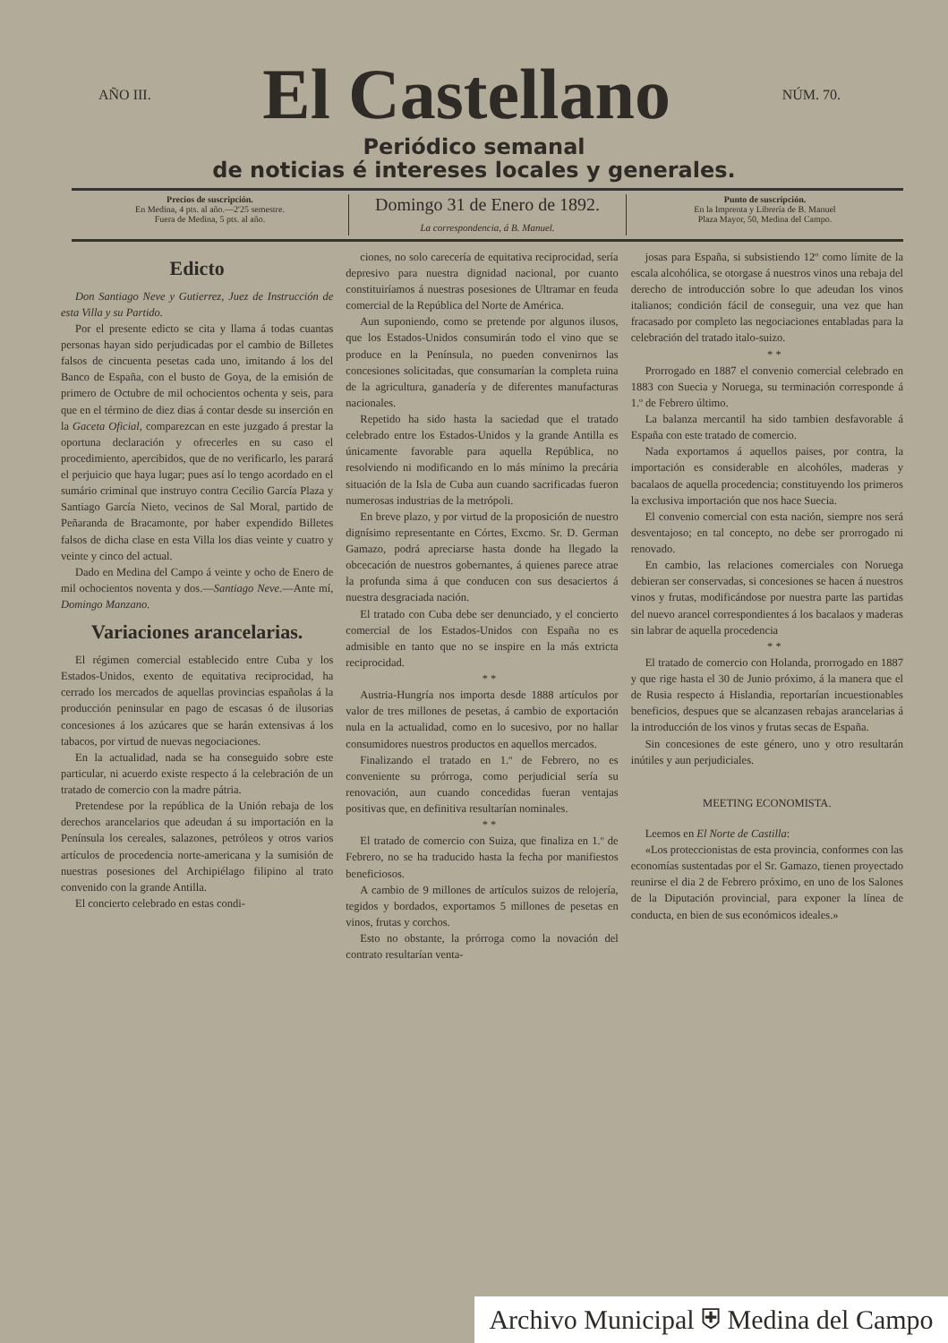AÑO III. El Castellano NÚM. 70.
Periódico semanal
de noticias é intereses locales y generales.
Precios de suscripción.
En Medina, 4 pts. al año.—2'25 semestre.
Fuera de Medina, 5 pts. al año.
Domingo 31 de Enero de 1892.
La correspondencia, á B. Manuel.
Punto de suscripción.
En la Imprenta y Librería de B. Manuel
Plaza Mayor, 50, Medina del Campo.
Edicto
Don Santiago Neve y Gutierrez, Juez de Instrucción de esta Villa y su Partido.
Por el presente edicto se cita y llama á todas cuantas personas hayan sido perjudicadas por el cambio de Billetes falsos de cincuenta pesetas cada uno, imitando á los del Banco de España, con el busto de Goya, de la emisión de primero de Octubre de mil ochocientos ochenta y seis, para que en el término de diez dias á contar desde su inserción en la Gaceta Oficial, comparezcan en este juzgado á prestar la oportuna declaración y ofrecerles en su caso el procedimiento, apercibidos, que de no verificarlo, les parará el perjuicio que haya lugar; pues así lo tengo acordado en el sumário criminal que instruyo contra Cecilio García Plaza y Santiago García Nieto, vecinos de Sal Moral, partido de Peñaranda de Bracamonte, por haber expendido Billetes falsos de dicha clase en esta Villa los dias veinte y cuatro y veinte y cinco del actual.
Dado en Medina del Campo á veinte y ocho de Enero de mil ochocientos noventa y dos.—Santiago Neve.—Ante mí, Domingo Manzano.
Variaciones arancelarias.
El régimen comercial establecido entre Cuba y los Estados-Unidos, exento de equitativa reciprocidad, ha cerrado los mercados de aquellas provincias españolas á la producción peninsular en pago de escasas ó de ilusorias concesiones á los azúcares que se harán extensivas á los tabacos, por virtud de nuevas negociaciones.
En la actualidad, nada se ha conseguido sobre este particular, ni acuerdo existe respecto á la celebración de un tratado de comercio con la madre pátria.
Pretendese por la república de la Unión rebaja de los derechos arancelarios que adeudan á su importación en la Península los cereales, salazones, petróleos y otros varios artículos de procedencia norte-americana y la sumisión de nuestras posesiones del Archipiélago filipino al trato convenido con la grande Antilla.
El concierto celebrado en estas condi-
ciones, no solo carecería de equitativa reciprocidad, sería depresivo para nuestra dignidad nacional, por cuanto constituiríamos á nuestras posesiones de Ultramar en feuda comercial de la República del Norte de América.
Aun suponiendo, como se pretende por algunos ilusos, que los Estados-Unidos consumirán todo el vino que se produce en la Península, no pueden convenirnos las concesiones solicitadas, que consumarían la completa ruina de la agricultura, ganadería y de diferentes manufacturas nacionales.
Repetido ha sido hasta la saciedad que el tratado celebrado entre los Estados-Unidos y la grande Antilla es únicamente favorable para aquella República, no resolviendo ni modificando en lo más mínimo la precária situación de la Isla de Cuba aun cuando sacrificadas fueron numerosas industrias de la metrópoli.
En breve plazo, y por virtud de la proposición de nuestro dignísimo representante en Córtes, Excmo. Sr. D. German Gamazo, podrá apreciarse hasta donde ha llegado la obcecación de nuestros gobernantes, á quienes parece atrae la profunda sima á que conducen con sus desaciertos á nuestra desgraciada nación.
El tratado con Cuba debe ser denunciado, y el concierto comercial de los Estados-Unidos con España no es admisible en tanto que no se inspire en la más extricta reciprocidad.
* *
Austria-Hungría nos importa desde 1888 artículos por valor de tres millones de pesetas, á cambio de exportación nula en la actualidad, como en lo sucesivo, por no hallar consumidores nuestros productos en aquellos mercados.
Finalizando el tratado en 1.º de Febrero, no es conveniente su prórroga, como perjudicial sería su renovación, aun cuando concedidas fueran ventajas positivas que, en definitiva resultarían nominales.
* *
El tratado de comercio con Suiza, que finaliza en 1.º de Febrero, no se ha traducido hasta la fecha por manifiestos beneficiosos.
A cambio de 9 millones de artículos suizos de relojería, tegidos y bordados, exportamos 5 millones de pesetas en vinos, frutas y corchos.
Esto no obstante, la prórroga como la novación del contrato resultarían venta-
josas para España, si subsistiendo 12º como límite de la escala alcohólica, se otorgase á nuestros vinos una rebaja del derecho de introducción sobre lo que adeudan los vinos italianos; condición fácil de conseguir, una vez que han fracasado por completo las negociaciones entabladas para la celebración del tratado italo-suizo.
* *
Prorrogado en 1887 el convenio comercial celebrado en 1883 con Suecia y Noruega, su terminación corresponde á 1.º de Febrero último.
La balanza mercantil ha sido tambien desfavorable á España con este tratado de comercio.
Nada exportamos á aquellos paises, por contra, la importación es considerable en alcohóles, maderas y bacalaos de aquella procedencia; constituyendo los primeros la exclusiva importación que nos hace Suecia.
El convenio comercial con esta nación, siempre nos será desventajoso; en tal concepto, no debe ser prorrogado ni renovado.
En cambio, las relaciones comerciales con Noruega debieran ser conservadas, si concesiones se hacen á nuestros vinos y frutas, modificándose por nuestra parte las partidas del nuevo arancel correspondientes á los bacalaos y maderas sin labrar de aquella procedencia
* *
El tratado de comercio con Holanda, prorrogado en 1887 y que rige hasta el 30 de Junio próximo, á la manera que el de Rusia respecto á Hislandia, reportarían incuestionables beneficios, despues que se alcanzasen rebajas arancelarias á la introducción de los vinos y frutas secas de España.
Sin concesiones de este género, uno y otro resultarán inútiles y aun perjudiciales.
MEETING ECONOMISTA.
Leemos en El Norte de Castilla:
«Los proteccionistas de esta provincia, conformes con las economías sustentadas por el Sr. Gamazo, tienen proyectado reunirse el dia 2 de Febrero próximo, en uno de los Salones de la Diputación provincial, para exponer la línea de conducta, en bien de sus económicos ideales.»
Archivo Municipal ⛨ Medina del Campo